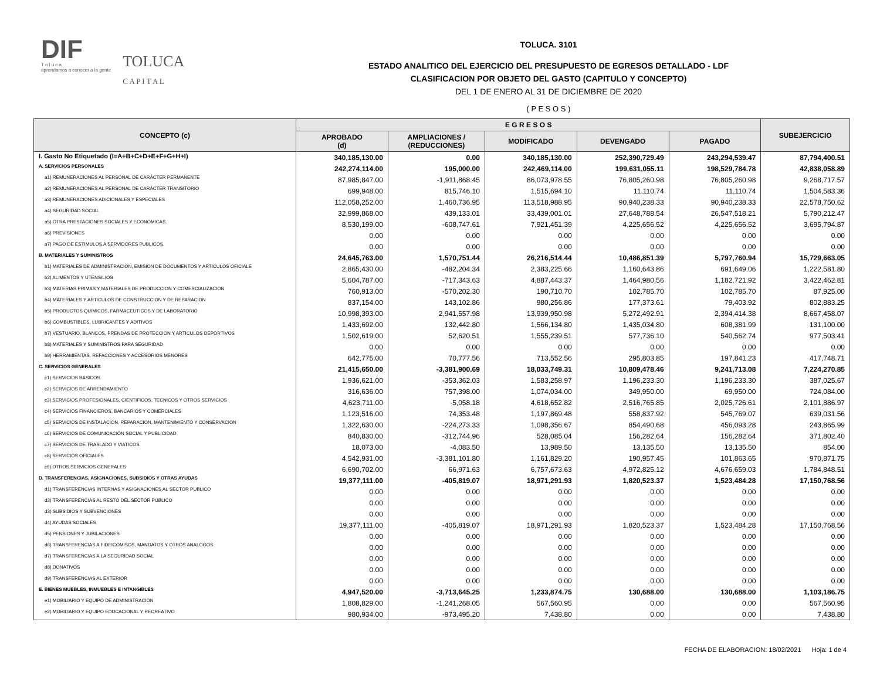DIF
T o l u c a
aprendamos a conocer a la gente
TOLUCA
C A P I T A L
TOLUCA. 3101
ESTADO ANALITICO DEL EJERCICIO DEL PRESUPUESTO DE EGRESOS DETALLADO - LDF
CLASIFICACION POR OBJETO DEL GASTO (CAPITULO Y CONCEPTO)
DEL 1 DE ENERO AL 31 DE DICIEMBRE DE 2020
( P E S O S )
| CONCEPTO (c) | E G R E S O S | | | | | SUBEJERCICIO |
| --- | --- | --- | --- | --- | --- | --- |
| | APROBADO (d) | AMPLIACIONES / (REDUCCIONES) | MODIFICADO | DEVENGADO | PAGADO | |
| I. Gasto No Etiquetado (I=A+B+C+D+E+F+G+H+I) | 340,185,130.00 | 0.00 | 340,185,130.00 | 252,390,729.49 | 243,294,539.47 | 87,794,400.51 |
| A. SERVICIOS PERSONALES | 242,274,114.00 | 195,000.00 | 242,469,114.00 | 199,631,055.11 | 198,529,784.78 | 42,838,058.89 |
| a1) REMUNERACIONES AL PERSONAL DE CARÁCTER PERMANENTE | 87,985,847.00 | -1,911,868.45 | 86,073,978.55 | 76,805,260.98 | 76,805,260.98 | 9,268,717.57 |
| a2) REMUNERACIONES AL PERSONAL DE CARÁCTER TRANSITORIO | 699,948.00 | 815,746.10 | 1,515,694.10 | 11,110.74 | 11,110.74 | 1,504,583.36 |
| a3) REMUNERACIONES ADICIONALES Y ESPECIALES | 112,058,252.00 | 1,460,736.95 | 113,518,988.95 | 90,940,238.33 | 90,940,238.33 | 22,578,750.62 |
| a4) SEGURIDAD SOCIAL | 32,999,868.00 | 439,133.01 | 33,439,001.01 | 27,648,788.54 | 26,547,518.21 | 5,790,212.47 |
| a5) OTRA PRESTACIONES SOCIALES Y ECONOMICAS | 8,530,199.00 | -608,747.61 | 7,921,451.39 | 4,225,656.52 | 4,225,656.52 | 3,695,794.87 |
| a6) PREVISIONES | 0.00 | 0.00 | 0.00 | 0.00 | 0.00 | 0.00 |
| a7) PAGO DE ESTIMULOS A SERVIDORES PUBLICOS | 0.00 | 0.00 | 0.00 | 0.00 | 0.00 | 0.00 |
| B. MATERIALES Y SUMINISTROS | 24,645,763.00 | 1,570,751.44 | 26,216,514.44 | 10,486,851.39 | 5,797,760.94 | 15,729,663.05 |
| b1) MATERIALES DE ADMINISTRACION, EMISION DE DOCUMENTOS Y ARTICULOS OFICIALE | 2,865,430.00 | -482,204.34 | 2,383,225.66 | 1,160,643.86 | 691,649.06 | 1,222,581.80 |
| b2) ALIMENTOS Y UTENSILIOS | 5,604,787.00 | -717,343.63 | 4,887,443.37 | 1,464,980.56 | 1,182,721.92 | 3,422,462.81 |
| b3) MATERIAS PRIMAS Y MATERIALES DE PRODUCCION Y COMERCIALIZACION | 760,913.00 | -570,202.30 | 190,710.70 | 102,785.70 | 102,785.70 | 87,925.00 |
| b4) MATERIALES Y ARTICULOS DE CONSTRUCCION Y DE REPARACION | 837,154.00 | 143,102.86 | 980,256.86 | 177,373.61 | 79,403.92 | 802,883.25 |
| b5) PRODUCTOS QUIMICOS, FARMACEUTICOS Y DE LABORATORIO | 10,998,393.00 | 2,941,557.98 | 13,939,950.98 | 5,272,492.91 | 2,394,414.38 | 8,667,458.07 |
| b6) COMBUSTIBLES, LUBRICANTES Y ADITIVOS | 1,433,692.00 | 132,442.80 | 1,566,134.80 | 1,435,034.80 | 608,381.99 | 131,100.00 |
| b7) VESTUARIO, BLANCOS, PRENDAS DE PROTECCION Y ARTICULOS DEPORTIVOS | 1,502,619.00 | 52,620.51 | 1,555,239.51 | 577,736.10 | 540,562.74 | 977,503.41 |
| b8) MATERIALES Y SUMINISTROS PARA SEGURIDAD | 0.00 | 0.00 | 0.00 | 0.00 | 0.00 | 0.00 |
| b9) HERRAMIENTAS, REFACCIONES Y ACCESORIOS MENORES | 642,775.00 | 70,777.56 | 713,552.56 | 295,803.85 | 197,841.23 | 417,748.71 |
| C. SERVICIOS GENERALES | 21,415,650.00 | -3,381,900.69 | 18,033,749.31 | 10,809,478.46 | 9,241,713.08 | 7,224,270.85 |
| c1) SERVICIOS BASICOS | 1,936,621.00 | -353,362.03 | 1,583,258.97 | 1,196,233.30 | 1,196,233.30 | 387,025.67 |
| c2) SERVICIOS DE ARRENDAMIENTO | 316,636.00 | 757,398.00 | 1,074,034.00 | 349,950.00 | 69,950.00 | 724,084.00 |
| c3) SERVICIOS PROFESIONALES, CIENTIFICOS, TECNICOS Y OTROS SERVICIOS | 4,623,711.00 | -5,058.18 | 4,618,652.82 | 2,516,765.85 | 2,025,726.61 | 2,101,886.97 |
| c4) SERVICIOS FINANCIEROS, BANCARIOS Y COMERCIALES | 1,123,516.00 | 74,353.48 | 1,197,869.48 | 558,837.92 | 545,769.07 | 639,031.56 |
| c5) SERVICIOS DE INSTALACION, REPARACION, MANTENIMIENTO Y CONSERVACION | 1,322,630.00 | -224,273.33 | 1,098,356.67 | 854,490.68 | 456,093.28 | 243,865.99 |
| c6) SERVICIOS DE COMUNICACIÓN SOCIAL Y PUBLICIDAD | 840,830.00 | -312,744.96 | 528,085.04 | 156,282.64 | 156,282.64 | 371,802.40 |
| c7) SERVICIOS DE TRASLADO Y VIATICOS | 18,073.00 | -4,083.50 | 13,989.50 | 13,135.50 | 13,135.50 | 854.00 |
| c8) SERVICIOS OFICIALES | 4,542,931.00 | -3,381,101.80 | 1,161,829.20 | 190,957.45 | 101,863.65 | 970,871.75 |
| c9) OTROS SERVICIOS GENERALES | 6,690,702.00 | 66,971.63 | 6,757,673.63 | 4,972,825.12 | 4,676,659.03 | 1,784,848.51 |
| D. TRANSFERENCIAS, ASIGNACIONES, SUBSIDIOS Y OTRAS AYUDAS | 19,377,111.00 | -405,819.07 | 18,971,291.93 | 1,820,523.37 | 1,523,484.28 | 17,150,768.56 |
| d1) TRANSFERENCIAS INTERNAS Y ASIGNACIONES AL SECTOR PUBLICO | 0.00 | 0.00 | 0.00 | 0.00 | 0.00 | 0.00 |
| d2) TRANSFERENCIAS AL RESTO DEL SECTOR PUBLICO | 0.00 | 0.00 | 0.00 | 0.00 | 0.00 | 0.00 |
| d3) SUBSIDIOS Y SUBVENCIONES | 0.00 | 0.00 | 0.00 | 0.00 | 0.00 | 0.00 |
| d4) AYUDAS SOCIALES | 19,377,111.00 | -405,819.07 | 18,971,291.93 | 1,820,523.37 | 1,523,484.28 | 17,150,768.56 |
| d5) PENSIONES Y JUBILACIONES | 0.00 | 0.00 | 0.00 | 0.00 | 0.00 | 0.00 |
| d6) TRANSFERENCIAS A FIDEICOMISOS, MANDATOS Y OTROS ANALOGOS | 0.00 | 0.00 | 0.00 | 0.00 | 0.00 | 0.00 |
| d7) TRANSFERENCIAS A LA SEGURIDAD SOCIAL | 0.00 | 0.00 | 0.00 | 0.00 | 0.00 | 0.00 |
| d8) DONATIVOS | 0.00 | 0.00 | 0.00 | 0.00 | 0.00 | 0.00 |
| d9) TRANSFERENCIAS AL EXTERIOR | 0.00 | 0.00 | 0.00 | 0.00 | 0.00 | 0.00 |
| E. BIENES MUEBLES, INMUEBLES E INTANGIBLES | 4,947,520.00 | -3,713,645.25 | 1,233,874.75 | 130,688.00 | 130,688.00 | 1,103,186.75 |
| e1) MOBILIARIO Y EQUIPO DE ADMINISTRACION | 1,808,829.00 | -1,241,268.05 | 567,560.95 | 0.00 | 0.00 | 567,560.95 |
| e2) MOBILIARIO Y EQUIPO EDUCACIONAL Y RECREATIVO | 980,934.00 | -973,495.20 | 7,438.80 | 0.00 | 0.00 | 7,438.80 |
FECHA DE ELABORACION: 18/02/2021 Hoja: 1 de 4